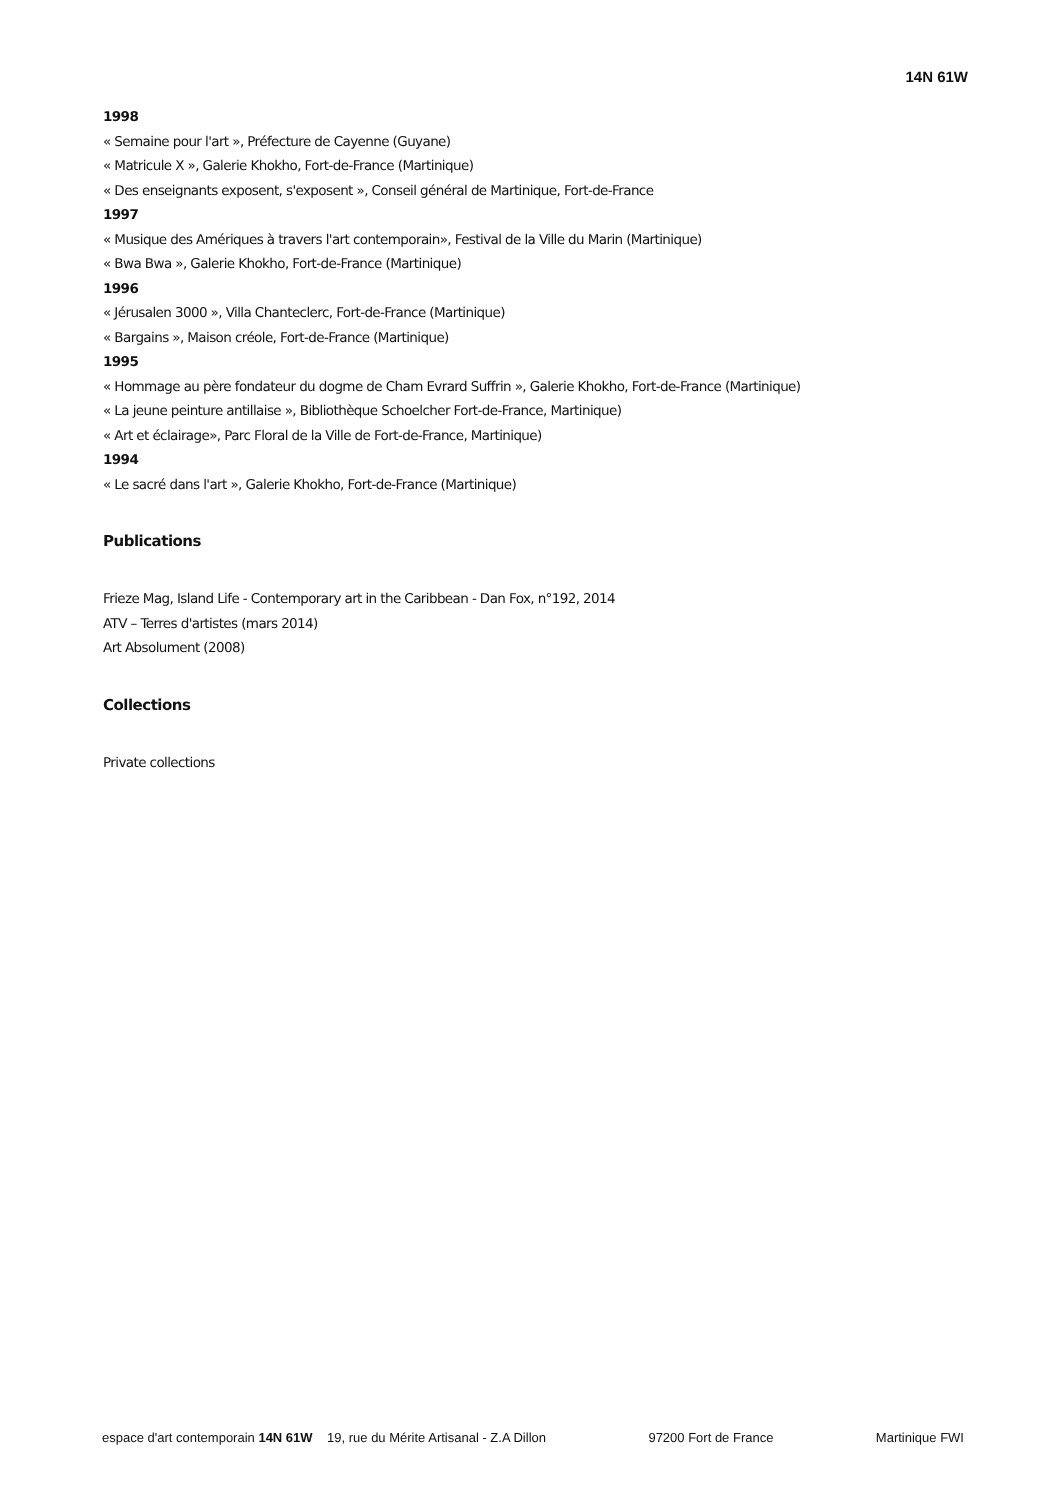14N 61W
1998
« Semaine pour l'art », Préfecture de Cayenne (Guyane)
« Matricule X », Galerie Khokho, Fort-de-France (Martinique)
« Des enseignants exposent, s'exposent », Conseil général de Martinique, Fort-de-France
1997
« Musique des Amériques à travers l'art contemporain», Festival de la Ville du Marin (Martinique)
« Bwa Bwa », Galerie Khokho, Fort-de-France (Martinique)
1996
« Jérusalen 3000 », Villa Chanteclerc, Fort-de-France (Martinique)
« Bargains », Maison créole, Fort-de-France (Martinique)
1995
« Hommage au père fondateur du dogme de Cham Evrard Suffrin », Galerie Khokho, Fort-de-France (Martinique)
« La jeune peinture antillaise », Bibliothèque Schoelcher Fort-de-France, Martinique)
« Art et éclairage», Parc Floral de la Ville de Fort-de-France, Martinique)
1994
« Le sacré dans l'art », Galerie Khokho, Fort-de-France (Martinique)
Publications
Frieze Mag, Island Life - Contemporary art in the Caribbean - Dan Fox, n°192, 2014
ATV – Terres d'artistes (mars 2014)
Art Absolument (2008)
Collections
Private collections
espace d'art contemporain 14N 61W 19, rue du Mérite Artisanal - Z.A Dillon 97200 Fort de France Martinique FWI